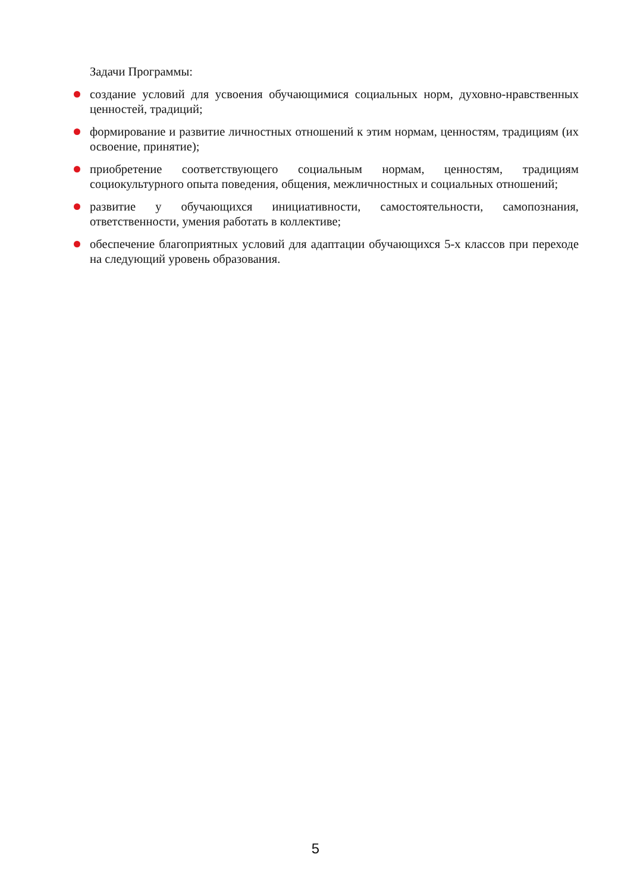Задачи Программы:
создание условий для усвоения обучающимися социальных норм, духовно-нравственных ценностей, традиций;
формирование и развитие личностных отношений к этим нормам, ценностям, традициям (их освоение, принятие);
приобретение соответствующего социальным нормам, ценностям, традициям социокультурного опыта поведения, общения, межличностных и социальных отношений;
развитие у обучающихся инициативности, самостоятельности, самопознания, ответственности, умения работать в коллективе;
обеспечение благоприятных условий для адаптации обучающихся 5-х классов при переходе на следующий уровень образования.
5